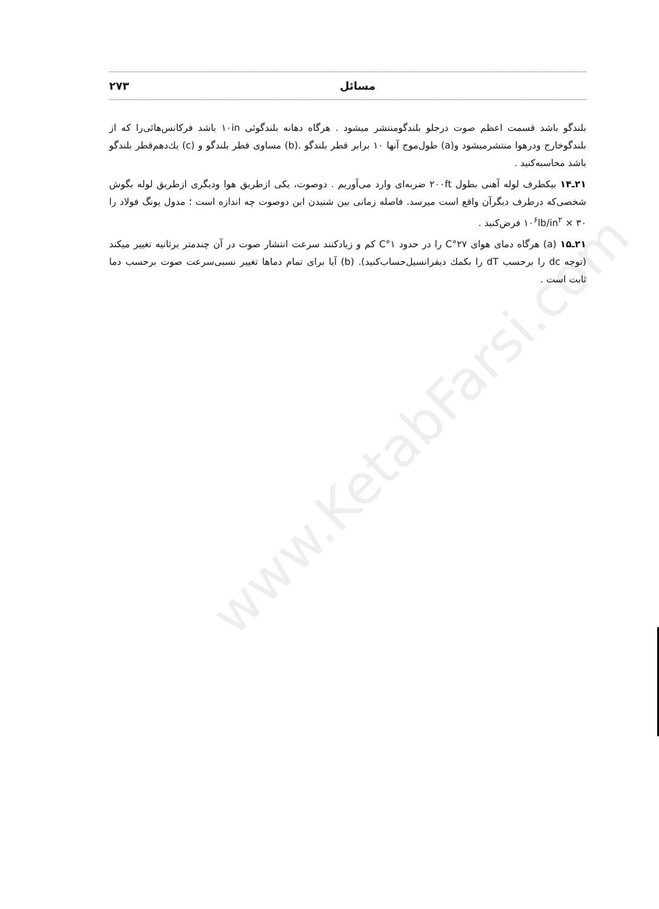۲۷۳ مسائل
بلندگو باشد قسمت اعظم صوت درجلو بلندگومنتشر میشود . هرگاه دهانه بلندگوئی ۱۰in باشد فرکانس‌هائی‌را که از بلندگوخارج ودرهوا منتشرمیشود و(a) طول‌موج آنها ۱۰ برابر قطر بلندگو .(b) مساوی قطر بلندگو و (c) یك‌دهم‌قطر بلندگو باشد محاسبه‌کنید .
۲۱ـ۱۴ بیکطرف لوله آهنی بطول ۲۰۰ft ضربه‌ای وارد می‌آوریم . دوصوت، یکی ازطریق هوا ودیگری ازطریق لوله بگوش شخصی‌که درطرف دیگرآن واقع است میرسد. فاصله زمانی بین شنیدن این دوصوت چه اندازه است ؛ مدول یونگ فولاد را ۳۰ × ۱۰<sup>۶</sup>lb/in<sup>۲</sup> فرض‌کنید .
۲۱ـ۱۵ (a) هرگاه دمای هوای ۲۷°C را در حدود ۱°C کم و زیادکنند سرعت انتشار صوت در آن چندمتر برثانیه تغییر میکند (توجه dc را برحسب dT را بکمك دیفرانسیل‌حساب‌کنید). (b) آیا برای تمام دماها تغییر نسبی‌سرعت صوت برحسب دما ثابت است .
www.KetabFarsi.com